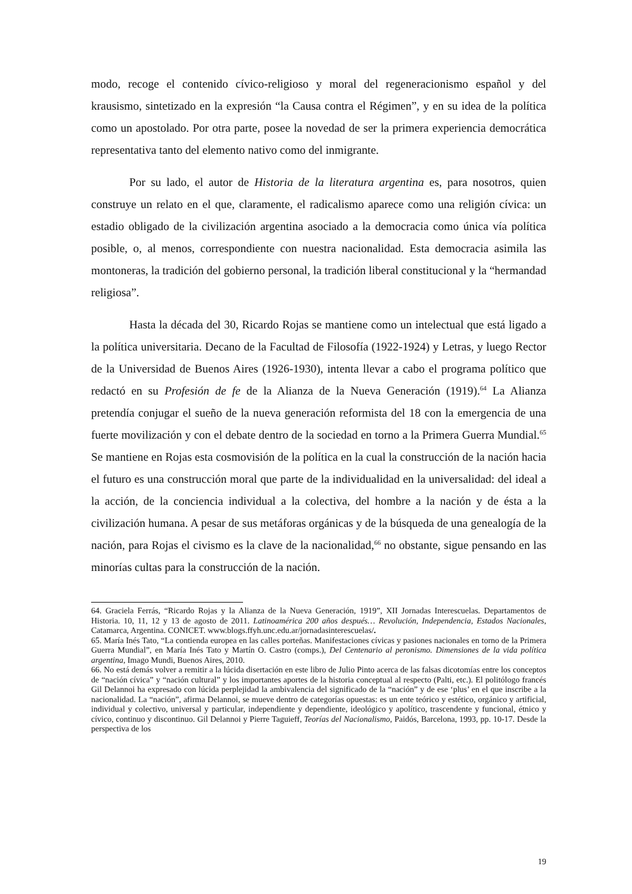modo, recoge el contenido cívico-religioso y moral del regeneracionismo español y del krausismo, sintetizado en la expresión “la Causa contra el Régimen”, y en su idea de la política como un apostolado. Por otra parte, posee la novedad de ser la primera experiencia democrática representativa tanto del elemento nativo como del inmigrante.
Por su lado, el autor de Historia de la literatura argentina es, para nosotros, quien construye un relato en el que, claramente, el radicalismo aparece como una religión cívica: un estadio obligado de la civilización argentina asociado a la democracia como única vía política posible, o, al menos, correspondiente con nuestra nacionalidad. Esta democracia asimila las montoneras, la tradición del gobierno personal, la tradición liberal constitucional y la “hermandad religiosa”.
Hasta la década del 30, Ricardo Rojas se mantiene como un intelectual que está ligado a la política universitaria. Decano de la Facultad de Filosofía (1922-1924) y Letras, y luego Rector de la Universidad de Buenos Aires (1926-1930), intenta llevar a cabo el programa político que redactó en su Profesión de fe de la Alianza de la Nueva Generación (1919).<sup>64</sup> La Alianza pretendía conjugar el sueño de la nueva generación reformista del 18 con la emergencia de una fuerte movilización y con el debate dentro de la sociedad en torno a la Primera Guerra Mundial.<sup>65</sup> Se mantiene en Rojas esta cosmovisión de la política en la cual la construcción de la nación hacia el futuro es una construcción moral que parte de la individualidad en la universalidad: del ideal a la acción, de la conciencia individual a la colectiva, del hombre a la nación y de ésta a la civilización humana. A pesar de sus metáforas orgánicas y de la búsqueda de una genealogía de la nación, para Rojas el civismo es la clave de la nacionalidad,<sup>66</sup> no obstante, sigue pensando en las minorías cultas para la construcción de la nación.
64. Graciela Ferrás, “Ricardo Rojas y la Alianza de la Nueva Generación, 1919”, XII Jornadas Interescuelas. Departamentos de Historia. 10, 11, 12 y 13 de agosto de 2011. Latinoamérica 200 años después… Revolución, Independencia, Estados Nacionales, Catamarca, Argentina. CONICET. www.blogs.ffyh.unc.edu.ar/jornadasinterescuelas/.
65. María Inés Tato, “La contienda europea en las calles porteñas. Manifestaciones cívicas y pasiones nacionales en torno de la Primera Guerra Mundial”, en María Inés Tato y Martín O. Castro (comps.), Del Centenario al peronismo. Dimensiones de la vida política argentina, Imago Mundi, Buenos Aires, 2010.
66. No está demás volver a remitir a la lúcida disertación en este libro de Julio Pinto acerca de las falsas dicotomías entre los conceptos de “nación cívica” y “nación cultural” y los importantes aportes de la historia conceptual al respecto (Palti, etc.). El politólogo francés Gil Delannoi ha expresado con lúcida perplejidad la ambivalencia del significado de la “nación” y de ese ‘plus’ en el que inscribe a la nacionalidad. La “nación”, afirma Delannoi, se mueve dentro de categorías opuestas: es un ente teórico y estético, orgánico y artificial, individual y colectivo, universal y particular, independiente y dependiente, ideológico y apolítico, trascendente y funcional, étnico y cívico, continuo y discontinuo. Gil Delannoi y Pierre Taguieff, Teorías del Nacionalismo, Paidós, Barcelona, 1993, pp. 10-17. Desde la perspectiva de los
19